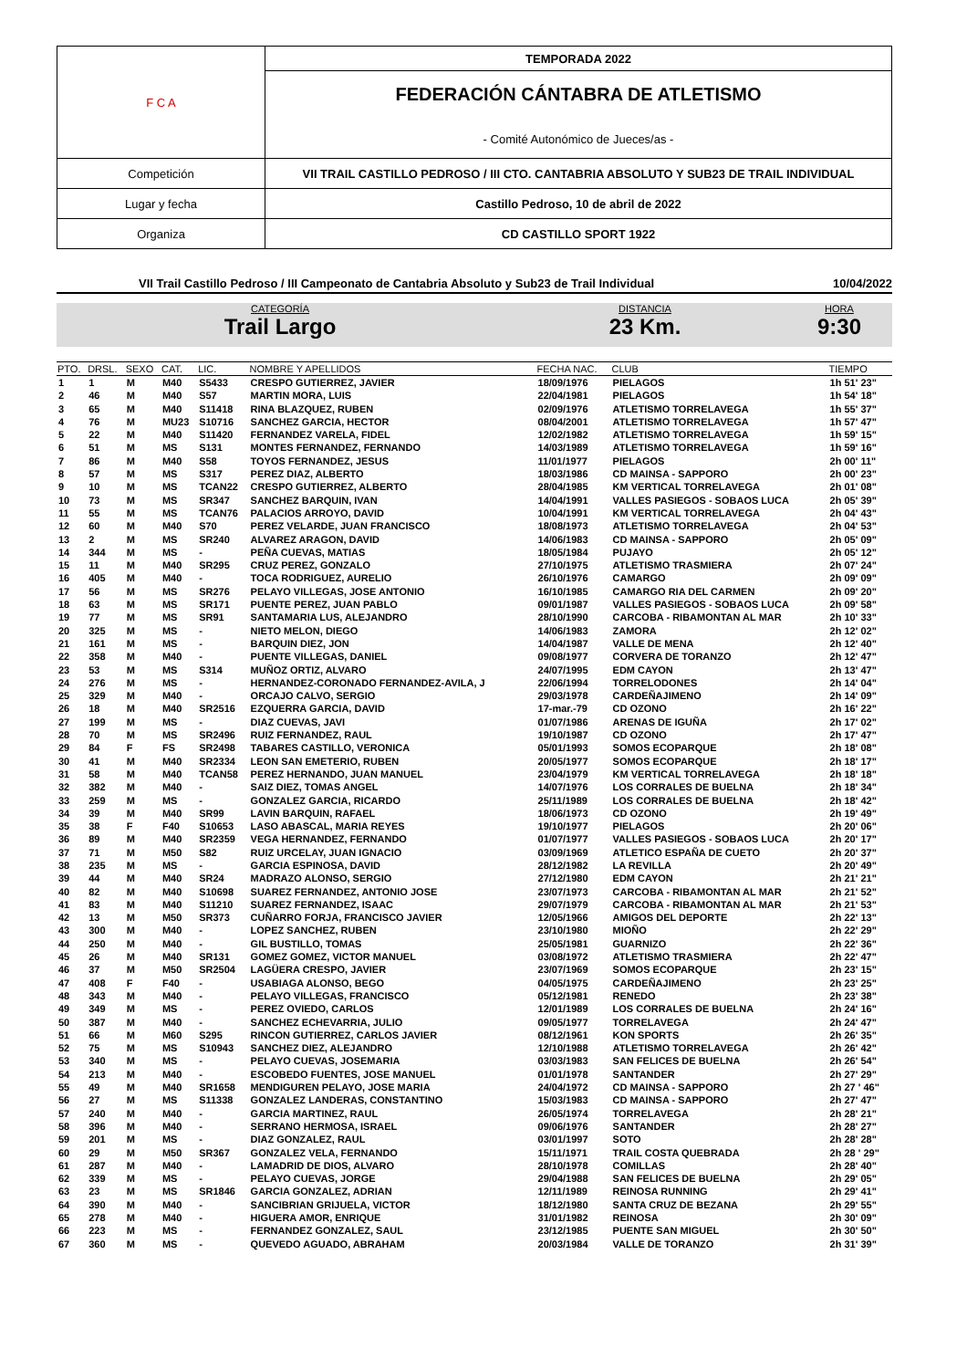| F C A | TEMPORADA 2022 |
| | FEDERACIÓN CÁNTABRA DE ATLETISMO - Comité Autonómico de Jueces/as - |
| Competición | VII TRAIL CASTILLO PEDROSO / III CTO. CANTABRIA ABSOLUTO Y SUB23 DE TRAIL INDIVIDUAL |
| Lugar y fecha | Castillo Pedroso, 10 de abril de 2022 |
| Organiza | CD CASTILLO SPORT 1922 |
VII Trail Castillo Pedroso / III Campeonato de Cantabria Absoluto y Sub23 de Trail Individual 10/04/2022
CATEGORÍA
Trail Largo
DISTANCIA
23 Km.
HORA
9:30
| PTO. | DRSL. | SEXO | CAT. | LIC. | NOMBRE Y APELLIDOS | FECHA NAC. | CLUB | TIEMPO |
| --- | --- | --- | --- | --- | --- | --- | --- | --- |
| 1 | 1 | M | M40 | S5433 | CRESPO GUTIERREZ, JAVIER | 18/09/1976 | PIELAGOS | 1h 51' 23" |
| 2 | 46 | M | M40 | S57 | MARTIN MORA, LUIS | 22/04/1981 | PIELAGOS | 1h 54' 18" |
| 3 | 65 | M | M40 | S11418 | RINA BLAZQUEZ, RUBEN | 02/09/1976 | ATLETISMO TORRELAVEGA | 1h 55' 37" |
| 4 | 76 | M | MU23 | S10716 | SANCHEZ GARCIA, HECTOR | 08/04/2001 | ATLETISMO TORRELAVEGA | 1h 57' 47" |
| 5 | 22 | M | M40 | S11420 | FERNANDEZ VARELA, FIDEL | 12/02/1982 | ATLETISMO TORRELAVEGA | 1h 59' 15" |
| 6 | 51 | M | MS | S131 | MONTES FERNANDEZ, FERNANDO | 14/03/1989 | ATLETISMO TORRELAVEGA | 1h 59' 16" |
| 7 | 86 | M | M40 | S58 | TOYOS FERNANDEZ, JESUS | 11/01/1977 | PIELAGOS | 2h 00' 11" |
| 8 | 57 | M | MS | S317 | PEREZ DIAZ, ALBERTO | 18/03/1986 | CD MAINSA - SAPPORO | 2h 00' 23" |
| 9 | 10 | M | MS | TCAN22 | CRESPO GUTIERREZ, ALBERTO | 28/04/1985 | KM VERTICAL TORRELAVEGA | 2h 01' 08" |
| 10 | 73 | M | MS | SR347 | SANCHEZ BARQUIN, IVAN | 14/04/1991 | VALLES PASIEGOS - SOBAOS LUCA | 2h 05' 39" |
| 11 | 55 | M | MS | TCAN76 | PALACIOS ARROYO, DAVID | 10/04/1991 | KM VERTICAL TORRELAVEGA | 2h 04' 43" |
| 12 | 60 | M | M40 | S70 | PEREZ VELARDE, JUAN FRANCISCO | 18/08/1973 | ATLETISMO TORRELAVEGA | 2h 04' 53" |
| 13 | 2 | M | MS | SR240 | ALVAREZ ARAGON, DAVID | 14/06/1983 | CD MAINSA - SAPPORO | 2h 05' 09" |
| 14 | 344 | M | MS | - | PEÑA CUEVAS, MATIAS | 18/05/1984 | PUJAYO | 2h 05' 12" |
| 15 | 11 | M | M40 | SR295 | CRUZ PEREZ, GONZALO | 27/10/1975 | ATLETISMO TRASMIERA | 2h 07' 24" |
| 16 | 405 | M | M40 | - | TOCA RODRIGUEZ, AURELIO | 26/10/1976 | CAMARGO | 2h 09' 09" |
| 17 | 56 | M | MS | SR276 | PELAYO VILLEGAS, JOSE ANTONIO | 16/10/1985 | CAMARGO RIA DEL CARMEN | 2h 09' 20" |
| 18 | 63 | M | MS | SR171 | PUENTE PEREZ, JUAN PABLO | 09/01/1987 | VALLES PASIEGOS - SOBAOS LUCA | 2h 09' 58" |
| 19 | 77 | M | MS | SR91 | SANTAMARIA LUS, ALEJANDRO | 28/10/1990 | CARCOBA - RIBAMONTAN AL MAR | 2h 10' 33" |
| 20 | 325 | M | MS | - | NIETO MELON, DIEGO | 14/06/1983 | ZAMORA | 2h 12' 02" |
| 21 | 161 | M | MS | - | BARQUIN DIEZ, JON | 14/04/1987 | VALLE DE MENA | 2h 12' 40" |
| 22 | 358 | M | M40 | - | PUENTE VILLEGAS, DANIEL | 09/08/1977 | CORVERA DE TORANZO | 2h 12' 47" |
| 23 | 53 | M | MS | S314 | MUÑOZ ORTIZ, ALVARO | 24/07/1995 | EDM CAYON | 2h 13' 47" |
| 24 | 276 | M | MS | - | HERNANDEZ-CORONADO FERNANDEZ-AVILA, J | 22/06/1994 | TORRELODONES | 2h 14' 04" |
| 25 | 329 | M | M40 | - | ORCAJO CALVO, SERGIO | 29/03/1978 | CARDEÑAJIMENO | 2h 14' 09" |
| 26 | 18 | M | M40 | SR2516 | EZQUERRA GARCIA, DAVID | 17-mar.-79 | CD OZONO | 2h 16' 22" |
| 27 | 199 | M | MS | - | DIAZ CUEVAS, JAVI | 01/07/1986 | ARENAS DE IGUÑA | 2h 17' 02" |
| 28 | 70 | M | MS | SR2496 | RUIZ FERNANDEZ, RAUL | 19/10/1987 | CD OZONO | 2h 17' 47" |
| 29 | 84 | F | FS | SR2498 | TABARES CASTILLO, VERONICA | 05/01/1993 | SOMOS ECOPARQUE | 2h 18' 08" |
| 30 | 41 | M | M40 | SR2334 | LEON SAN EMETERIO, RUBEN | 20/05/1977 | SOMOS ECOPARQUE | 2h 18' 17" |
| 31 | 58 | M | M40 | TCAN58 | PEREZ HERNANDO, JUAN MANUEL | 23/04/1979 | KM VERTICAL TORRELAVEGA | 2h 18' 18" |
| 32 | 382 | M | M40 | - | SAIZ DIEZ, TOMAS ANGEL | 14/07/1976 | LOS CORRALES DE BUELNA | 2h 18' 34" |
| 33 | 259 | M | MS | - | GONZALEZ GARCIA, RICARDO | 25/11/1989 | LOS CORRALES DE BUELNA | 2h 18' 42" |
| 34 | 39 | M | M40 | SR99 | LAVIN BARQUIN, RAFAEL | 18/06/1973 | CD OZONO | 2h 19' 49" |
| 35 | 38 | F | F40 | S10653 | LASO ABASCAL, MARIA REYES | 19/10/1977 | PIELAGOS | 2h 20' 06" |
| 36 | 89 | M | M40 | SR2359 | VEGA HERNANDEZ, FERNANDO | 01/07/1977 | VALLES PASIEGOS - SOBAOS LUCA | 2h 20' 17" |
| 37 | 71 | M | M50 | S82 | RUIZ URCELAY, JUAN IGNACIO | 03/09/1969 | ATLETICO ESPAÑA DE CUETO | 2h 20' 37" |
| 38 | 235 | M | MS | - | GARCIA ESPINOSA, DAVID | 28/12/1982 | LA REVILLA | 2h 20' 49" |
| 39 | 44 | M | M40 | SR24 | MADRAZO ALONSO, SERGIO | 27/12/1980 | EDM CAYON | 2h 21' 21" |
| 40 | 82 | M | M40 | S10698 | SUAREZ FERNANDEZ, ANTONIO JOSE | 23/07/1973 | CARCOBA - RIBAMONTAN AL MAR | 2h 21' 52" |
| 41 | 83 | M | M40 | S11210 | SUAREZ FERNANDEZ, ISAAC | 29/07/1979 | CARCOBA - RIBAMONTAN AL MAR | 2h 21' 53" |
| 42 | 13 | M | M50 | SR373 | CUÑARRO FORJA, FRANCISCO JAVIER | 12/05/1966 | AMIGOS DEL DEPORTE | 2h 22' 13" |
| 43 | 300 | M | M40 | - | LOPEZ SANCHEZ, RUBEN | 23/10/1980 | MIOÑO | 2h 22' 29" |
| 44 | 250 | M | M40 | - | GIL BUSTILLO, TOMAS | 25/05/1981 | GUARNIZO | 2h 22' 36" |
| 45 | 26 | M | M40 | SR131 | GOMEZ GOMEZ, VICTOR MANUEL | 03/08/1972 | ATLETISMO TRASMIERA | 2h 22' 47" |
| 46 | 37 | M | M50 | SR2504 | LAGÜERA CRESPO, JAVIER | 23/07/1969 | SOMOS ECOPARQUE | 2h 23' 15" |
| 47 | 408 | F | F40 | - | USABIAGA ALONSO, BEGO | 04/05/1975 | CARDEÑAJIMENO | 2h 23' 25" |
| 48 | 343 | M | M40 | - | PELAYO VILLEGAS, FRANCISCO | 05/12/1981 | RENEDO | 2h 23' 38" |
| 49 | 349 | M | MS | - | PEREZ OVIEDO, CARLOS | 12/01/1989 | LOS CORRALES DE BUELNA | 2h 24' 16" |
| 50 | 387 | M | M40 | - | SANCHEZ ECHEVARRIA, JULIO | 09/05/1977 | TORRELAVEGA | 2h 24' 47" |
| 51 | 66 | M | M60 | S295 | RINCON GUTIERREZ, CARLOS JAVIER | 08/12/1961 | KON SPORTS | 2h 26' 35" |
| 52 | 75 | M | MS | S10943 | SANCHEZ DIEZ, ALEJANDRO | 12/10/1988 | ATLETISMO TORRELAVEGA | 2h 26' 42" |
| 53 | 340 | M | MS | - | PELAYO CUEVAS, JOSEMARIA | 03/03/1983 | SAN FELICES DE BUELNA | 2h 26' 54" |
| 54 | 213 | M | M40 | - | ESCOBEDO FUENTES, JOSE MANUEL | 01/01/1978 | SANTANDER | 2h 27' 29" |
| 55 | 49 | M | M40 | SR1658 | MENDIGUREN PELAYO, JOSE MARIA | 24/04/1972 | CD MAINSA - SAPPORO | 2h 27 ' 46" |
| 56 | 27 | M | MS | S11338 | GONZALEZ LANDERAS, CONSTANTINO | 15/03/1983 | CD MAINSA - SAPPORO | 2h 27' 47" |
| 57 | 240 | M | M40 | - | GARCIA MARTINEZ, RAUL | 26/05/1974 | TORRELAVEGA | 2h 28' 21" |
| 58 | 396 | M | M40 | - | SERRANO HERMOSA, ISRAEL | 09/06/1976 | SANTANDER | 2h 28' 27" |
| 59 | 201 | M | MS | - | DIAZ GONZALEZ, RAUL | 03/01/1997 | SOTO | 2h 28' 28" |
| 60 | 29 | M | M50 | SR367 | GONZALEZ VELA, FERNANDO | 15/11/1971 | TRAIL COSTA QUEBRADA | 2h 28 ' 29" |
| 61 | 287 | M | M40 | - | LAMADRID DE DIOS, ALVARO | 28/10/1978 | COMILLAS | 2h 28' 40" |
| 62 | 339 | M | MS | - | PELAYO CUEVAS, JORGE | 29/04/1988 | SAN FELICES DE BUELNA | 2h 29' 05" |
| 63 | 23 | M | MS | SR1846 | GARCIA GONZALEZ, ADRIAN | 12/11/1989 | REINOSA RUNNING | 2h 29' 41" |
| 64 | 390 | M | M40 | - | SANCIBRIAN GRIJUELA, VICTOR | 18/12/1980 | SANTA CRUZ DE BEZANA | 2h 29' 55" |
| 65 | 278 | M | M40 | - | HIGUERA AMOR, ENRIQUE | 31/01/1982 | REINOSA | 2h 30' 09" |
| 66 | 223 | M | MS | - | FERNANDEZ GONZALEZ, SAUL | 23/12/1985 | PUENTE SAN MIGUEL | 2h 30' 50" |
| 67 | 360 | M | MS | - | QUEVEDO AGUADO, ABRAHAM | 20/03/1984 | VALLE DE TORANZO | 2h 31' 39" |